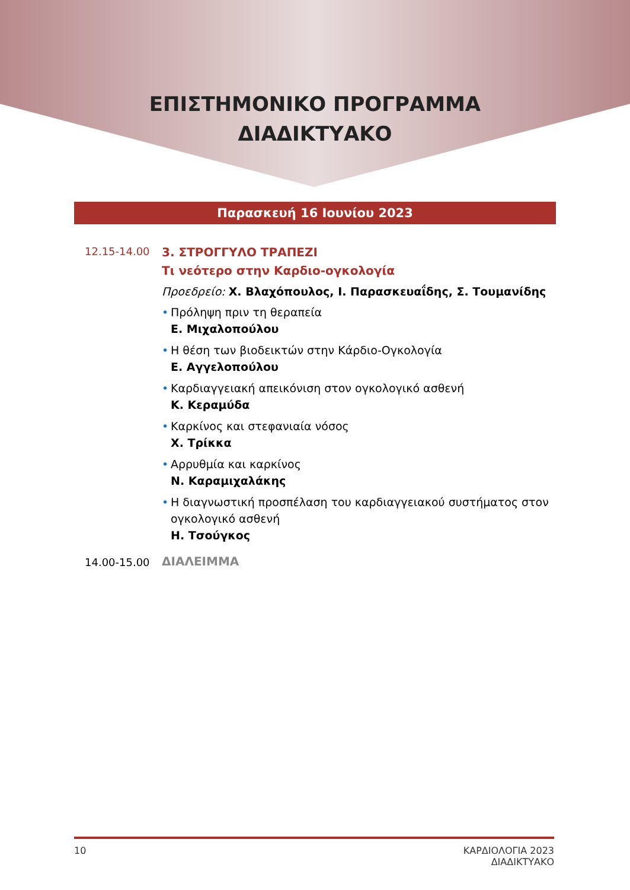ΕΠΙΣΤΗΜΟΝΙΚΟ ΠΡΟΓΡΑΜΜΑ
ΔΙΑΔΙΚΤΥΑΚΟ
Παρασκευή 16 Ιουνίου 2023
12.15-14.00
3. ΣΤΡΟΓΓΥΛΟ ΤΡΑΠΕΖΙ
Τι νεότερο στην Καρδιο-ογκολογία
Προεδρείο: Χ. Βλαχόπουλος, Ι. Παρασκευαΐδης, Σ. Τουμανίδης
• Πρόληψη πριν τη θεραπεία
Ε. Μιχαλοπούλου
• Η θέση των βιοδεικτών στην Κάρδιο-Ογκολογία
Ε. Αγγελοπούλου
• Καρδιαγγειακή απεικόνιση στον ογκολογικό ασθενή
Κ. Κεραμύδα
• Καρκίνος και στεφανιαία νόσος
Χ. Τρίκκα
• Αρρυθμία και καρκίνος
Ν. Καραμιχαλάκης
• Η διαγνωστική προσπέλαση του καρδιαγγειακού συστήματος στον ογκολογικό ασθενή
Η. Τσούγκος
14.00-15.00
ΔΙΑΛΕΙΜΜΑ
10 ΚΑΡΔΙΟΛΟΓΙΑ 2023
ΔΙΑΔΙΚΤΥΑΚΟ